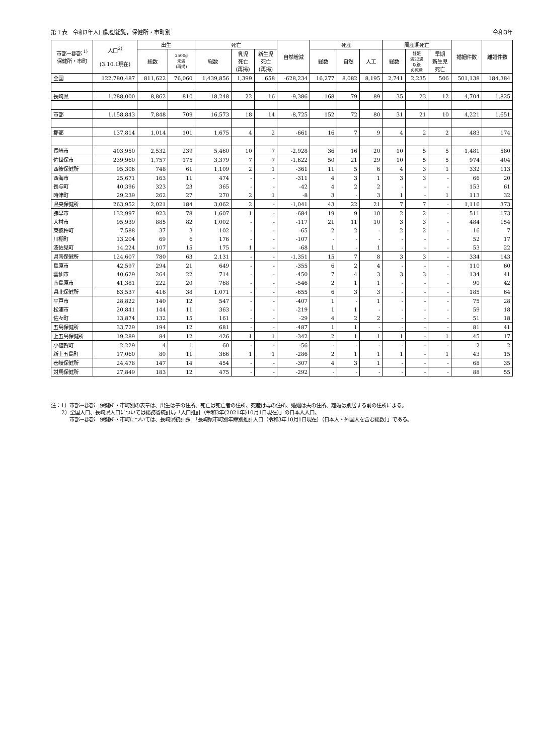第１表　令和3年人口動態総覧，保健所・市町別 令和3年
| 市部－郡部 <sup>1)</sup> 保健所・市町 | 人口<sup>2)</sup> (3.10.1現在) | 出生 | | 死亡 | | | 自然増減 | 死産 | | | 周産期死亡 | | | 婚姻件数 | 離婚件数 |
| --- | --- | --- | --- | --- | --- | --- | --- | --- | --- | --- | --- | --- | --- | --- | --- |
| | | 総数 | 2500g 未満 (再掲) | 総数 | 乳児 死亡 (再掲) | 新生児 死亡 (再掲) | | 総数 | 自然 | 人工 | 総数 | 妊娠 満22週 以後 の死産 | 早期 新生児 死亡 | | |
| 全国 | 122,780,487 | 811,622 | 76,060 | 1,439,856 | 1,399 | 658 | -628,234 | 16,277 | 8,082 | 8,195 | 2,741 | 2,235 | 506 | 501,138 | 184,384 |
| 長崎県 | 1,288,000 | 8,862 | 810 | 18,248 | 22 | 16 | -9,386 | 168 | 79 | 89 | 35 | 23 | 12 | 4,704 | 1,825 |
| 市部 | 1,158,843 | 7,848 | 709 | 16,573 | 18 | 14 | -8,725 | 152 | 72 | 80 | 31 | 21 | 10 | 4,221 | 1,651 |
| 郡部 | 137,814 | 1,014 | 101 | 1,675 | 4 | 2 | -661 | 16 | 7 | 9 | 4 | 2 | 2 | 483 | 174 |
| 長崎市 | 403,950 | 2,532 | 239 | 5,460 | 10 | 7 | -2,928 | 36 | 16 | 20 | 10 | 5 | 5 | 1,481 | 580 |
| 佐世保市 | 239,960 | 1,757 | 175 | 3,379 | 7 | 7 | -1,622 | 50 | 21 | 29 | 10 | 5 | 5 | 974 | 404 |
| 西彼保健所 | 95,306 | 748 | 61 | 1,109 | 2 | 1 | -361 | 11 | 5 | 6 | 4 | 3 | 1 | 332 | 113 |
| 西海市 | 25,671 | 163 | 11 | 474 | - | - | -311 | 4 | 3 | 1 | 3 | 3 | - | 66 | 20 |
| 長与町 | 40,396 | 323 | 23 | 365 | - | - | -42 | 4 | 2 | 2 | - | - | - | 153 | 61 |
| 時津町 | 29,239 | 262 | 27 | 270 | 2 | 1 | -8 | 3 | - | 3 | 1 | - | 1 | 113 | 32 |
| 県央保健所 | 263,952 | 2,021 | 184 | 3,062 | 2 | - | -1,041 | 43 | 22 | 21 | 7 | 7 | - | 1,116 | 373 |
| 諫早市 | 132,997 | 923 | 78 | 1,607 | 1 | - | -684 | 19 | 9 | 10 | 2 | 2 | - | 511 | 173 |
| 大村市 | 95,939 | 885 | 82 | 1,002 | - | - | -117 | 21 | 11 | 10 | 3 | 3 | - | 484 | 154 |
| 東彼杵町 | 7,588 | 37 | 3 | 102 | - | - | -65 | 2 | 2 | - | 2 | 2 | - | 16 | 7 |
| 川棚町 | 13,204 | 69 | 6 | 176 | - | - | -107 | - | - | - | - | - | - | 52 | 17 |
| 波佐見町 | 14,224 | 107 | 15 | 175 | 1 | - | -68 | 1 | - | 1 | - | - | - | 53 | 22 |
| 県南保健所 | 124,607 | 780 | 63 | 2,131 | - | - | -1,351 | 15 | 7 | 8 | 3 | 3 | - | 334 | 143 |
| 島原市 | 42,597 | 294 | 21 | 649 | - | - | -355 | 6 | 2 | 4 | - | - | - | 110 | 60 |
| 雲仙市 | 40,629 | 264 | 22 | 714 | - | - | -450 | 7 | 4 | 3 | 3 | 3 | - | 134 | 41 |
| 南島原市 | 41,381 | 222 | 20 | 768 | - | - | -546 | 2 | 1 | 1 | - | - | - | 90 | 42 |
| 県北保健所 | 63,537 | 416 | 38 | 1,071 | - | - | -655 | 6 | 3 | 3 | - | - | - | 185 | 64 |
| 平戸市 | 28,822 | 140 | 12 | 547 | - | - | -407 | 1 | - | 1 | - | - | - | 75 | 28 |
| 松浦市 | 20,841 | 144 | 11 | 363 | - | - | -219 | 1 | 1 | - | - | - | - | 59 | 18 |
| 佐々町 | 13,874 | 132 | 15 | 161 | - | - | -29 | 4 | 2 | 2 | - | - | - | 51 | 18 |
| 五島保健所 | 33,729 | 194 | 12 | 681 | - | - | -487 | 1 | 1 | - | - | - | - | 81 | 41 |
| 上五島保健所 | 19,289 | 84 | 12 | 426 | 1 | 1 | -342 | 2 | 1 | 1 | 1 | - | 1 | 45 | 17 |
| 小値賀町 | 2,229 | 4 | 1 | 60 | - | - | -56 | - | - | - | - | - | - | 2 | 2 |
| 新上五島町 | 17,060 | 80 | 11 | 366 | 1 | 1 | -286 | 2 | 1 | 1 | 1 | - | 1 | 43 | 15 |
| 壱岐保健所 | 24,478 | 147 | 14 | 454 | - | - | -307 | 4 | 3 | 1 | - | - | - | 68 | 35 |
| 対馬保健所 | 27,849 | 183 | 12 | 475 | - | - | -292 | - | - | - | - | - | - | 88 | 55 |
注：1）市部－郡部　保健所・市町別の表章は、出生は子の住所、死亡は死亡者の住所、死産は母の住所、婚姻は夫の住所、離婚は別居する前の住所による。
  2）全国人口、長崎県人口については総務省統計局「人口推計（令和3年(2021年)10月1日現在）」の日本人人口、
    市部－郡部　保健所・市町については、長崎県統計課　「長崎県市町別年齢別推計人口（令和3年10月1日現在）（日本人・外国人を含む総数）」である。